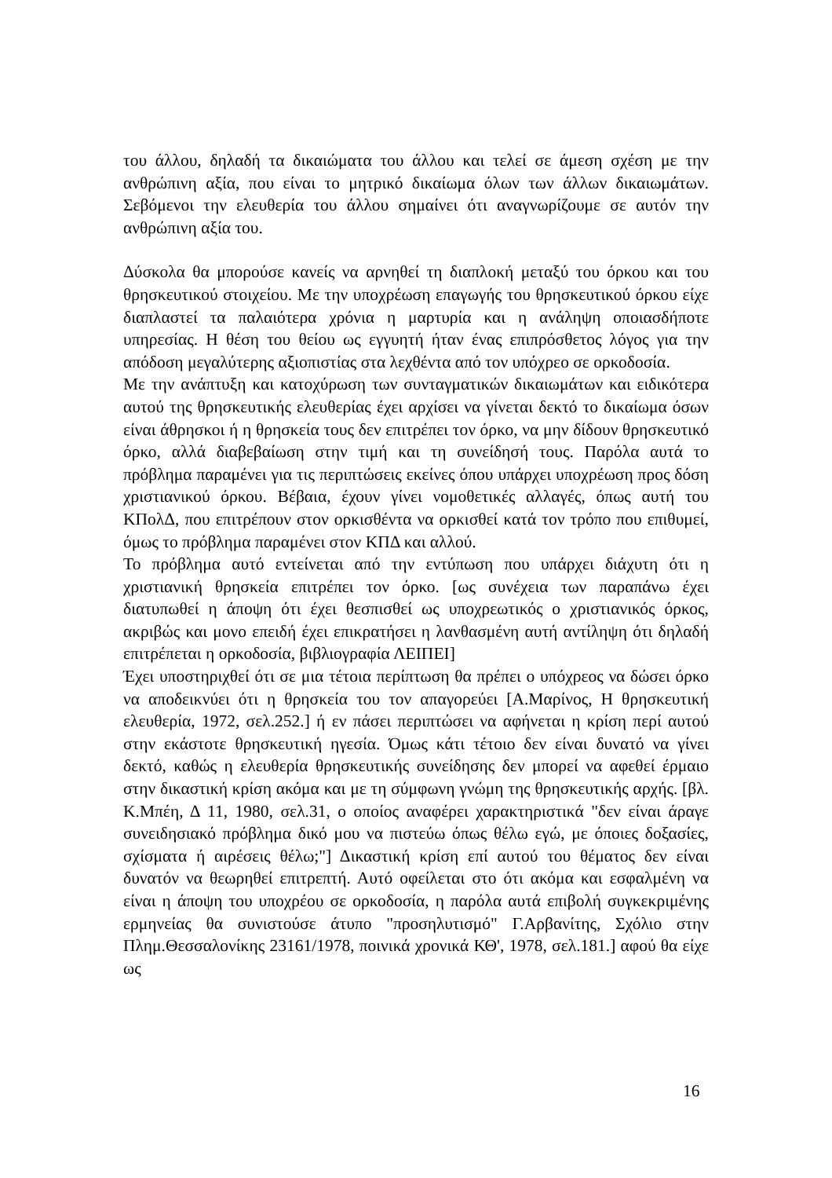του άλλου, δηλαδή τα δικαιώματα του άλλου και τελεί σε άμεση σχέση με την ανθρώπινη αξία, που είναι το μητρικό δικαίωμα όλων των άλλων δικαιωμάτων. Σεβόμενοι την ελευθερία του άλλου σημαίνει ότι αναγνωρίζουμε σε αυτόν την ανθρώπινη αξία του.
Δύσκολα θα μπορούσε κανείς να αρνηθεί τη διαπλοκή μεταξύ του όρκου και του θρησκευτικού στοιχείου. Με την υποχρέωση επαγωγής του θρησκευτικού όρκου είχε διαπλαστεί τα παλαιότερα χρόνια η μαρτυρία και η ανάληψη οποιασδήποτε υπηρεσίας. Η θέση του θείου ως εγγυητή ήταν ένας επιπρόσθετος λόγος για την απόδοση μεγαλύτερης αξιοπιστίας στα λεχθέντα από τον υπόχρεο σε ορκοδοσία.
Με την ανάπτυξη και κατοχύρωση των συνταγματικών δικαιωμάτων και ειδικότερα αυτού της θρησκευτικής ελευθερίας έχει αρχίσει να γίνεται δεκτό το δικαίωμα όσων είναι άθρησκοι ή η θρησκεία τους δεν επιτρέπει τον όρκο, να μην δίδουν θρησκευτικό όρκο, αλλά διαβεβαίωση στην τιμή και τη συνείδησή τους. Παρόλα αυτά το πρόβλημα παραμένει για τις περιπτώσεις εκείνες όπου υπάρχει υποχρέωση προς δόση χριστιανικού όρκου. Βέβαια, έχουν γίνει νομοθετικές αλλαγές, όπως αυτή του ΚΠολΔ, που επιτρέπουν στον ορκισθέντα να ορκισθεί κατά τον τρόπο που επιθυμεί, όμως το πρόβλημα παραμένει στον ΚΠΔ και αλλού.
Το πρόβλημα αυτό εντείνεται από την εντύπωση που υπάρχει διάχυτη ότι η χριστιανική θρησκεία επιτρέπει τον όρκο. [ως συνέχεια των παραπάνω έχει διατυπωθεί η άποψη ότι έχει θεσπισθεί ως υποχρεωτικός ο χριστιανικός όρκος, ακριβώς και μονο επειδή έχει επικρατήσει η λανθασμένη αυτή αντίληψη ότι δηλαδή επιτρέπεται η ορκοδοσία, βιβλιογραφία ΛΕΙΠΕΙ]
Έχει υποστηριχθεί ότι σε μια τέτοια περίπτωση θα πρέπει ο υπόχρεος να δώσει όρκο να αποδεικνύει ότι η θρησκεία του τον απαγορεύει [Α.Μαρίνος, Η θρησκευτική ελευθερία, 1972, σελ.252.] ή εν πάσει περιπτώσει να αφήνεται η κρίση περί αυτού στην εκάστοτε θρησκευτική ηγεσία. Όμως κάτι τέτοιο δεν είναι δυνατό να γίνει δεκτό, καθώς η ελευθερία θρησκευτικής συνείδησης δεν μπορεί να αφεθεί έρμαιο στην δικαστική κρίση ακόμα και με τη σύμφωνη γνώμη της θρησκευτικής αρχής. [βλ. Κ.Μπέη, Δ 11, 1980, σελ.31, ο οποίος αναφέρει χαρακτηριστικά "δεν είναι άραγε συνειδησιακό πρόβλημα δικό μου να πιστεύω όπως θέλω εγώ, με όποιες δοξασίες, σχίσματα ή αιρέσεις θέλω;"] Δικαστική κρίση επί αυτού του θέματος δεν είναι δυνατόν να θεωρηθεί επιτρεπτή. Αυτό οφείλεται στο ότι ακόμα και εσφαλμένη να είναι η άποψη του υποχρέου σε ορκοδοσία, η παρόλα αυτά επιβολή συγκεκριμένης ερμηνείας θα συνιστούσε άτυπο "προσηλυτισμό" Γ.Αρβανίτης, Σχόλιο στην Πλημ.Θεσσαλονίκης 23161/1978, ποινικά χρονικά ΚΘ', 1978, σελ.181.] αφού θα είχε ως
16